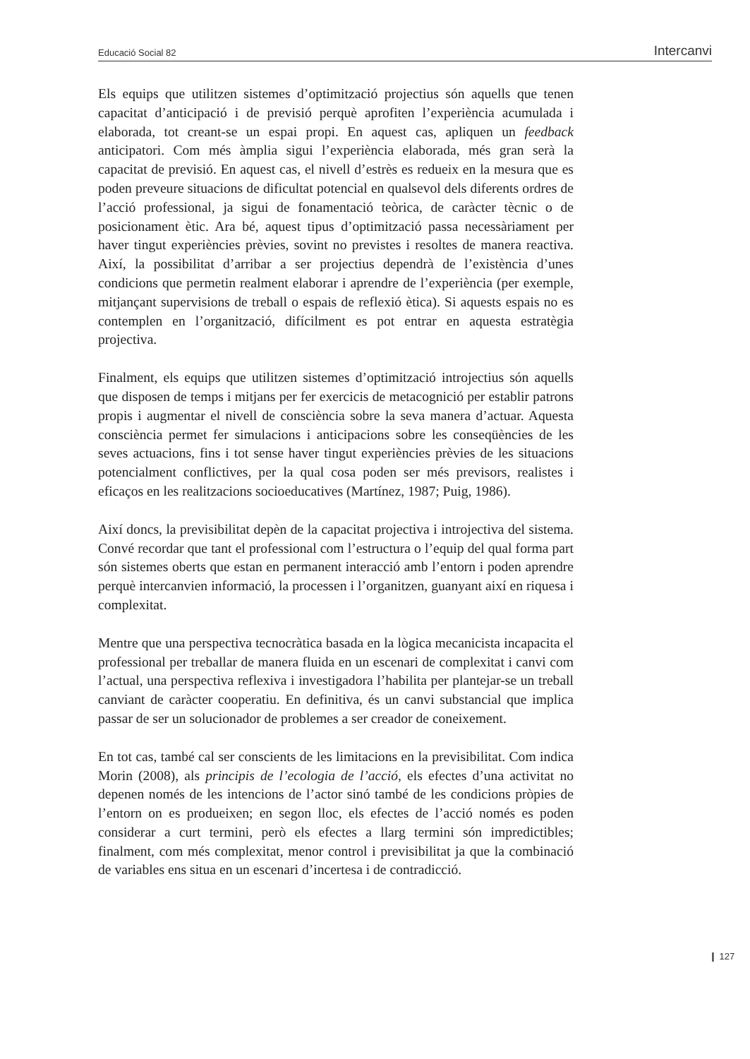Educació Social 82 Intercanvi
Els equips que utilitzen sistemes d’optimització projectius són aquells que tenen capacitat d’anticipació i de previsió perquè aprofiten l’experiència acumulada i elaborada, tot creant-se un espai propi. En aquest cas, apliquen un feedback anticipatori. Com més àmplia sigui l’experiència elaborada, més gran serà la capacitat de previsió. En aquest cas, el nivell d’estrès es redueix en la mesura que es poden preveure situacions de dificultat potencial en qualsevol dels diferents ordres de l’acció professional, ja sigui de fonamentació teòrica, de caràcter tècnic o de posicionament ètic. Ara bé, aquest tipus d’optimització passa necessàriament per haver tingut experiències prèvies, sovint no previstes i resoltes de manera reactiva. Així, la possibilitat d’arribar a ser projectius dependrà de l’existència d’unes condicions que permetin realment elaborar i aprendre de l’experiència (per exemple, mitjançant supervisions de treball o espais de reflexió ètica). Si aquests espais no es contemplen en l’organització, difícilment es pot entrar en aquesta estratègia projectiva.
Finalment, els equips que utilitzen sistemes d’optimització introjectius són aquells que disposen de temps i mitjans per fer exercicis de metacognició per establir patrons propis i augmentar el nivell de consciència sobre la seva manera d’actuar. Aquesta consciència permet fer simulacions i anticipacions sobre les conseqüències de les seves actuacions, fins i tot sense haver tingut experiències prèvies de les situacions potencialment conflictives, per la qual cosa poden ser més previsors, realistes i eficaços en les realitzacions socioeducatives (Martínez, 1987; Puig, 1986).
Així doncs, la previsibilitat depèn de la capacitat projectiva i introjectiva del sistema. Convé recordar que tant el professional com l’estructura o l’equip del qual forma part són sistemes oberts que estan en permanent interacció amb l’entorn i poden aprendre perquè intercanvien informació, la processen i l’organitzen, guanyant així en riquesa i complexitat.
Mentre que una perspectiva tecnocràtica basada en la lògica mecanicista incapacita el professional per treballar de manera fluida en un escenari de complexitat i canvi com l’actual, una perspectiva reflexiva i investigadora l’habilita per plantejar-se un treball canviant de caràcter cooperatiu. En definitiva, és un canvi substancial que implica passar de ser un solucionador de problemes a ser creador de coneixement.
En tot cas, també cal ser conscients de les limitacions en la previsibilitat. Com indica Morin (2008), als principis de l’ecologia de l’acció, els efectes d’una activitat no depenen només de les intencions de l’actor sinó també de les condicions pròpies de l’entorn on es produeixen; en segon lloc, els efectes de l’acció només es poden considerar a curt termini, però els efectes a llarg termini són impredictibles; finalment, com més complexitat, menor control i previsibilitat ja que la combinació de variables ens situa en un escenari d’incertesa i de contradicció.
❙ 127